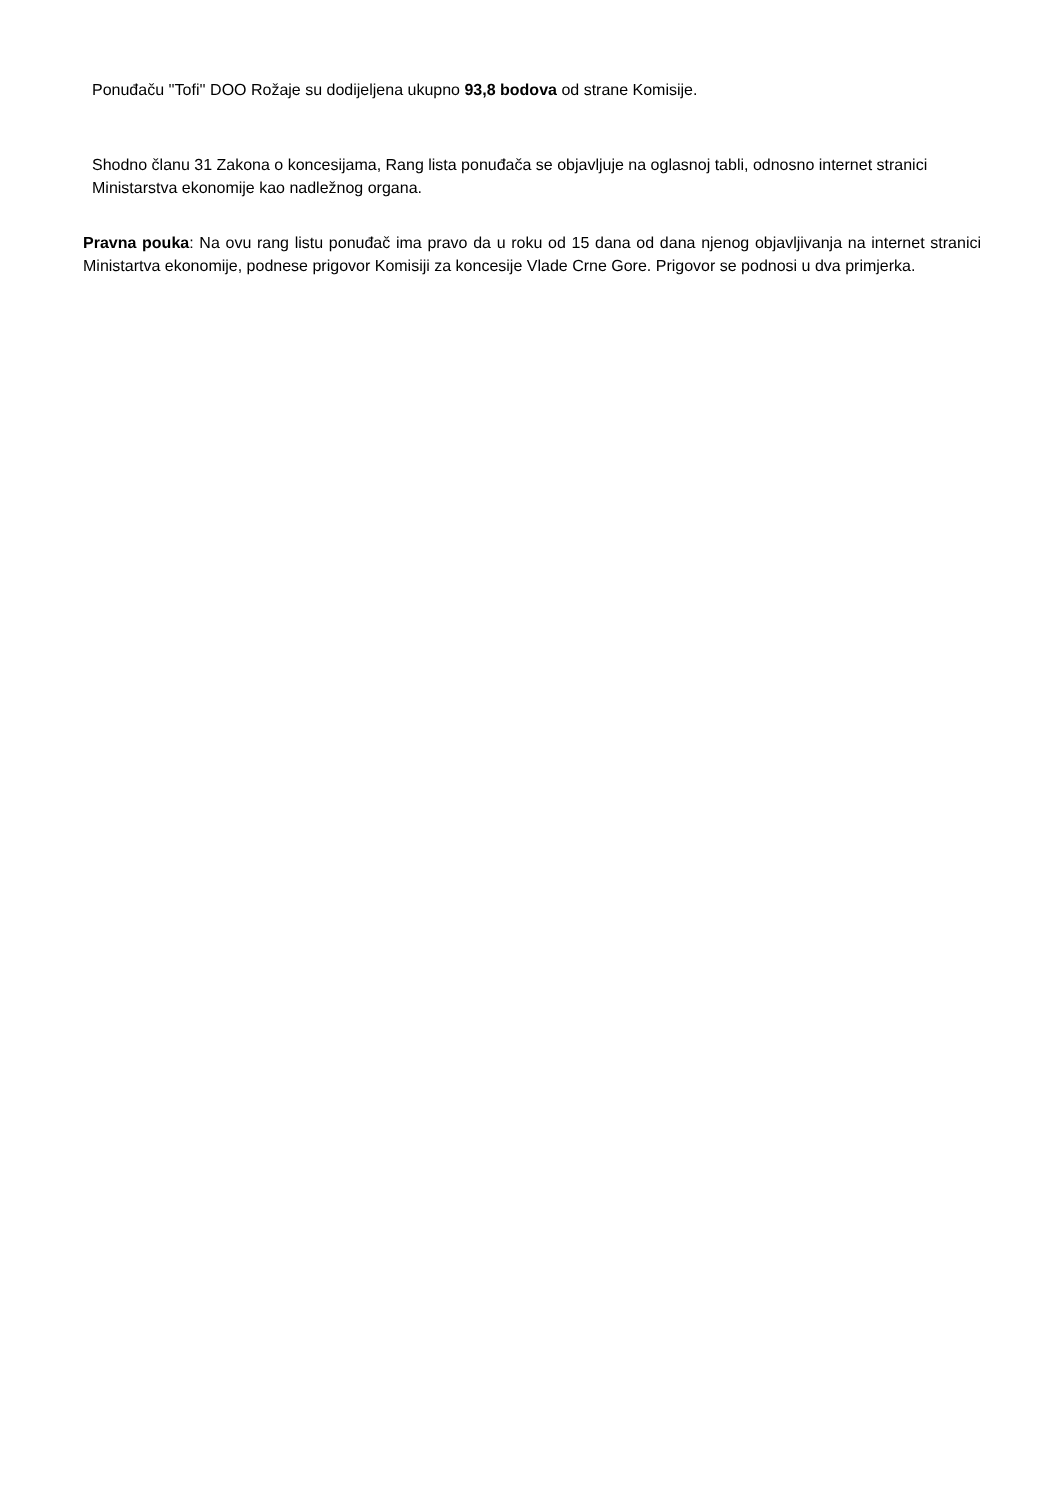Ponuđaču ''Tofi'' DOO Rožaje su dodijeljena ukupno 93,8 bodova od strane Komisije.
Shodno članu 31 Zakona o koncesijama, Rang lista ponuđača se objavljuje na oglasnoj tabli, odnosno internet stranici Ministarstva ekonomije kao nadležnog organa.
Pravna pouka: Na ovu rang listu ponuđač ima pravo da u roku od 15 dana od dana njenog objavljivanja na internet stranici Ministartva ekonomije, podnese prigovor Komisiji za koncesije Vlade Crne Gore. Prigovor se podnosi u dva primjerka.